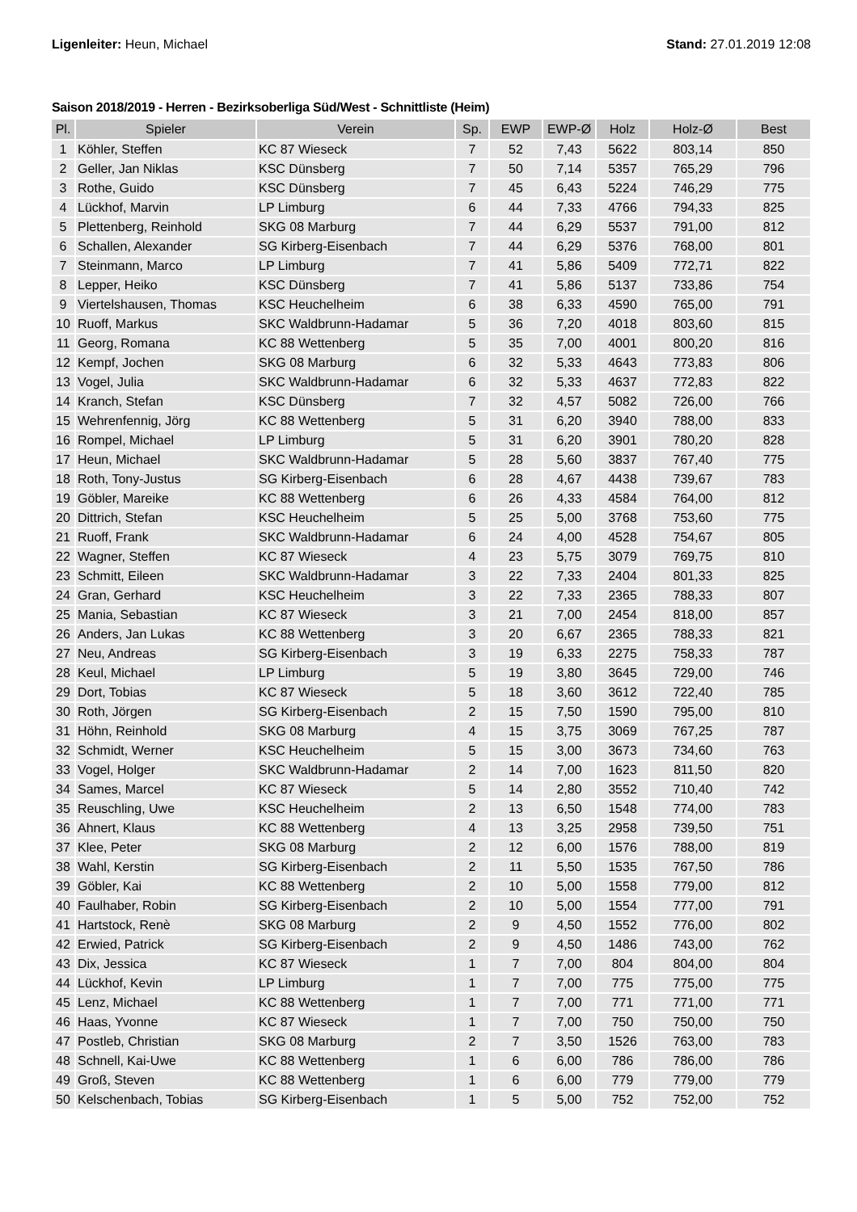Ligenleiter: Heun, Michael Stand: 27.01.2019 12:08
Saison 2018/2019 - Herren - Bezirksoberliga Süd/West - Schnittliste (Heim)
| Pl. | Spieler | Verein | Sp. | EWP | EWP-Ø | Holz | Holz-Ø | Best |
| --- | --- | --- | --- | --- | --- | --- | --- | --- |
| 1 | Köhler, Steffen | KC 87 Wieseck | 7 | 52 | 7,43 | 5622 | 803,14 | 850 |
| 2 | Geller, Jan Niklas | KSC Dünsberg | 7 | 50 | 7,14 | 5357 | 765,29 | 796 |
| 3 | Rothe, Guido | KSC Dünsberg | 7 | 45 | 6,43 | 5224 | 746,29 | 775 |
| 4 | Lückhof, Marvin | LP Limburg | 6 | 44 | 7,33 | 4766 | 794,33 | 825 |
| 5 | Plettenberg, Reinhold | SKG 08 Marburg | 7 | 44 | 6,29 | 5537 | 791,00 | 812 |
| 6 | Schallen, Alexander | SG Kirberg-Eisenbach | 7 | 44 | 6,29 | 5376 | 768,00 | 801 |
| 7 | Steinmann, Marco | LP Limburg | 7 | 41 | 5,86 | 5409 | 772,71 | 822 |
| 8 | Lepper, Heiko | KSC Dünsberg | 7 | 41 | 5,86 | 5137 | 733,86 | 754 |
| 9 | Viertelshausen, Thomas | KSC Heuchelheim | 6 | 38 | 6,33 | 4590 | 765,00 | 791 |
| 10 | Ruoff, Markus | SKC Waldbrunn-Hadamar | 5 | 36 | 7,20 | 4018 | 803,60 | 815 |
| 11 | Georg, Romana | KC 88 Wettenberg | 5 | 35 | 7,00 | 4001 | 800,20 | 816 |
| 12 | Kempf, Jochen | SKG 08 Marburg | 6 | 32 | 5,33 | 4643 | 773,83 | 806 |
| 13 | Vogel, Julia | SKC Waldbrunn-Hadamar | 6 | 32 | 5,33 | 4637 | 772,83 | 822 |
| 14 | Kranch, Stefan | KSC Dünsberg | 7 | 32 | 4,57 | 5082 | 726,00 | 766 |
| 15 | Wehrenfennig, Jörg | KC 88 Wettenberg | 5 | 31 | 6,20 | 3940 | 788,00 | 833 |
| 16 | Rompel, Michael | LP Limburg | 5 | 31 | 6,20 | 3901 | 780,20 | 828 |
| 17 | Heun, Michael | SKC Waldbrunn-Hadamar | 5 | 28 | 5,60 | 3837 | 767,40 | 775 |
| 18 | Roth, Tony-Justus | SG Kirberg-Eisenbach | 6 | 28 | 4,67 | 4438 | 739,67 | 783 |
| 19 | Göbler, Mareike | KC 88 Wettenberg | 6 | 26 | 4,33 | 4584 | 764,00 | 812 |
| 20 | Dittrich, Stefan | KSC Heuchelheim | 5 | 25 | 5,00 | 3768 | 753,60 | 775 |
| 21 | Ruoff, Frank | SKC Waldbrunn-Hadamar | 6 | 24 | 4,00 | 4528 | 754,67 | 805 |
| 22 | Wagner, Steffen | KC 87 Wieseck | 4 | 23 | 5,75 | 3079 | 769,75 | 810 |
| 23 | Schmitt, Eileen | SKC Waldbrunn-Hadamar | 3 | 22 | 7,33 | 2404 | 801,33 | 825 |
| 24 | Gran, Gerhard | KSC Heuchelheim | 3 | 22 | 7,33 | 2365 | 788,33 | 807 |
| 25 | Mania, Sebastian | KC 87 Wieseck | 3 | 21 | 7,00 | 2454 | 818,00 | 857 |
| 26 | Anders, Jan Lukas | KC 88 Wettenberg | 3 | 20 | 6,67 | 2365 | 788,33 | 821 |
| 27 | Neu, Andreas | SG Kirberg-Eisenbach | 3 | 19 | 6,33 | 2275 | 758,33 | 787 |
| 28 | Keul, Michael | LP Limburg | 5 | 19 | 3,80 | 3645 | 729,00 | 746 |
| 29 | Dort, Tobias | KC 87 Wieseck | 5 | 18 | 3,60 | 3612 | 722,40 | 785 |
| 30 | Roth, Jörgen | SG Kirberg-Eisenbach | 2 | 15 | 7,50 | 1590 | 795,00 | 810 |
| 31 | Höhn, Reinhold | SKG 08 Marburg | 4 | 15 | 3,75 | 3069 | 767,25 | 787 |
| 32 | Schmidt, Werner | KSC Heuchelheim | 5 | 15 | 3,00 | 3673 | 734,60 | 763 |
| 33 | Vogel, Holger | SKC Waldbrunn-Hadamar | 2 | 14 | 7,00 | 1623 | 811,50 | 820 |
| 34 | Sames, Marcel | KC 87 Wieseck | 5 | 14 | 2,80 | 3552 | 710,40 | 742 |
| 35 | Reuschling, Uwe | KSC Heuchelheim | 2 | 13 | 6,50 | 1548 | 774,00 | 783 |
| 36 | Ahnert, Klaus | KC 88 Wettenberg | 4 | 13 | 3,25 | 2958 | 739,50 | 751 |
| 37 | Klee, Peter | SKG 08 Marburg | 2 | 12 | 6,00 | 1576 | 788,00 | 819 |
| 38 | Wahl, Kerstin | SG Kirberg-Eisenbach | 2 | 11 | 5,50 | 1535 | 767,50 | 786 |
| 39 | Göbler, Kai | KC 88 Wettenberg | 2 | 10 | 5,00 | 1558 | 779,00 | 812 |
| 40 | Faulhaber, Robin | SG Kirberg-Eisenbach | 2 | 10 | 5,00 | 1554 | 777,00 | 791 |
| 41 | Hartstock, Renè | SKG 08 Marburg | 2 | 9 | 4,50 | 1552 | 776,00 | 802 |
| 42 | Erwied, Patrick | SG Kirberg-Eisenbach | 2 | 9 | 4,50 | 1486 | 743,00 | 762 |
| 43 | Dix, Jessica | KC 87 Wieseck | 1 | 7 | 7,00 | 804 | 804,00 | 804 |
| 44 | Lückhof, Kevin | LP Limburg | 1 | 7 | 7,00 | 775 | 775,00 | 775 |
| 45 | Lenz, Michael | KC 88 Wettenberg | 1 | 7 | 7,00 | 771 | 771,00 | 771 |
| 46 | Haas, Yvonne | KC 87 Wieseck | 1 | 7 | 7,00 | 750 | 750,00 | 750 |
| 47 | Postleb, Christian | SKG 08 Marburg | 2 | 7 | 3,50 | 1526 | 763,00 | 783 |
| 48 | Schnell, Kai-Uwe | KC 88 Wettenberg | 1 | 6 | 6,00 | 786 | 786,00 | 786 |
| 49 | Groß, Steven | KC 88 Wettenberg | 1 | 6 | 6,00 | 779 | 779,00 | 779 |
| 50 | Kelschenbach, Tobias | SG Kirberg-Eisenbach | 1 | 5 | 5,00 | 752 | 752,00 | 752 |